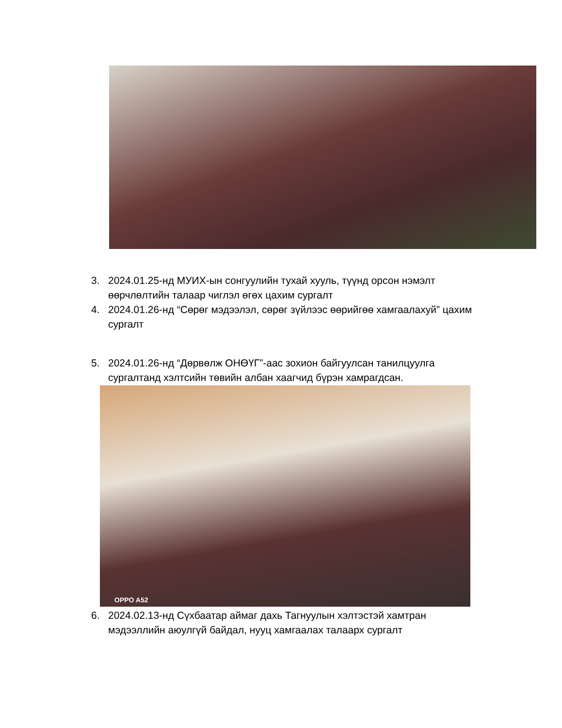3. 2024.01.25-нд МУИХ-ын сонгуулийн тухай хууль, түүнд орсон нэмэлт өөрчлөлтийн талаар чиглэл өгөх цахим сургалт
4. 2024.01.26-нд “Сөрөг мэдээлэл, сөрөг зүйлээс өөрийгөө хамгаалахуй” цахим сургалт
5. 2024.01.26-нд “Дөрвөлж ОНӨҮГ”-аас зохион байгуулсан танилцуулга сургалтанд хэлтсийн төвийн албан хаагчид бүрэн хамрагдсан.
OPPO A52
6. 2024.02.13-нд Сүхбаатар аймаг дахь Тагнуулын хэлтэстэй хамтран мэдээллийн аюулгүй байдал, нууц хамгаалах талаарх сургалт